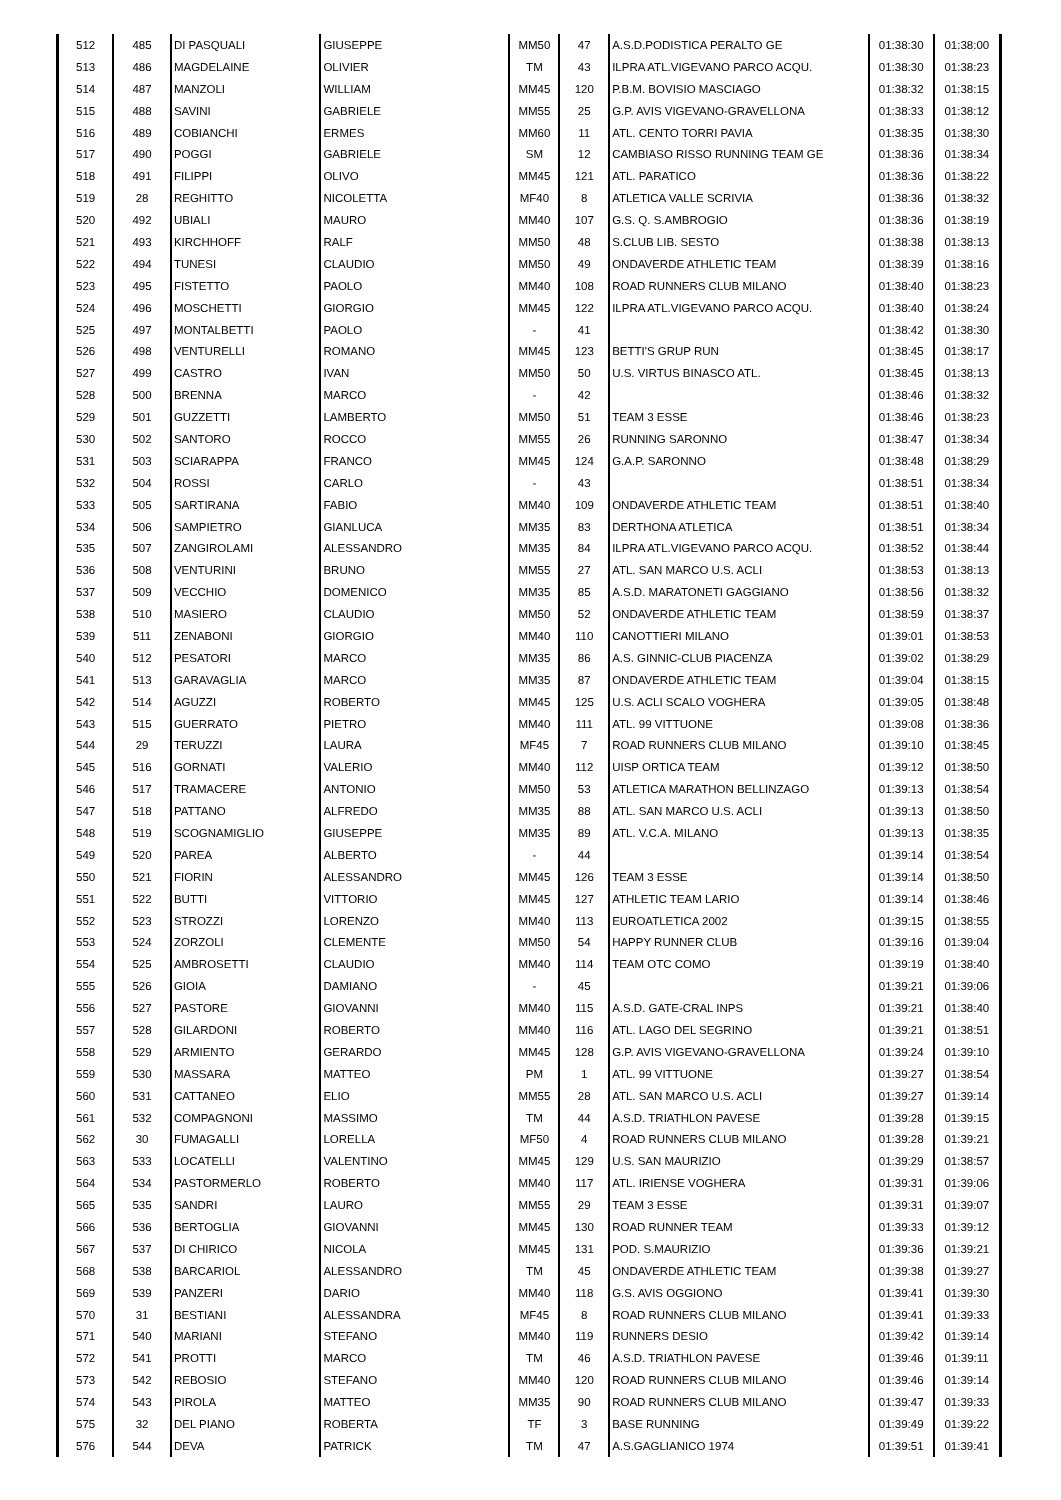| 512 | 485 | DI PASQUALI | GIUSEPPE | MM50 | 47 | A.S.D.PODISTICA PERALTO GE | 01:38:30 | 01:38:00 |
| 513 | 486 | MAGDELAINE | OLIVIER | TM | 43 | ILPRA ATL.VIGEVANO PARCO ACQU. | 01:38:30 | 01:38:23 |
| 514 | 487 | MANZOLI | WILLIAM | MM45 | 120 | P.B.M. BOVISIO MASCIAGO | 01:38:32 | 01:38:15 |
| 515 | 488 | SAVINI | GABRIELE | MM55 | 25 | G.P. AVIS VIGEVANO-GRAVELLONA | 01:38:33 | 01:38:12 |
| 516 | 489 | COBIANCHI | ERMES | MM60 | 11 | ATL. CENTO TORRI PAVIA | 01:38:35 | 01:38:30 |
| 517 | 490 | POGGI | GABRIELE | SM | 12 | CAMBIASO RISSO RUNNING TEAM GE | 01:38:36 | 01:38:34 |
| 518 | 491 | FILIPPI | OLIVO | MM45 | 121 | ATL. PARATICO | 01:38:36 | 01:38:22 |
| 519 | 28 | REGHITTO | NICOLETTA | MF40 | 8 | ATLETICA VALLE SCRIVIA | 01:38:36 | 01:38:32 |
| 520 | 492 | UBIALI | MAURO | MM40 | 107 | G.S. Q. S.AMBROGIO | 01:38:36 | 01:38:19 |
| 521 | 493 | KIRCHHOFF | RALF | MM50 | 48 | S.CLUB LIB. SESTO | 01:38:38 | 01:38:13 |
| 522 | 494 | TUNESI | CLAUDIO | MM50 | 49 | ONDAVERDE ATHLETIC TEAM | 01:38:39 | 01:38:16 |
| 523 | 495 | FISTETTO | PAOLO | MM40 | 108 | ROAD RUNNERS CLUB MILANO | 01:38:40 | 01:38:23 |
| 524 | 496 | MOSCHETTI | GIORGIO | MM45 | 122 | ILPRA ATL.VIGEVANO PARCO ACQU. | 01:38:40 | 01:38:24 |
| 525 | 497 | MONTALBETTI | PAOLO | - | 41 | | 01:38:42 | 01:38:30 |
| 526 | 498 | VENTURELLI | ROMANO | MM45 | 123 | BETTI'S GRUP RUN | 01:38:45 | 01:38:17 |
| 527 | 499 | CASTRO | IVAN | MM50 | 50 | U.S. VIRTUS BINASCO ATL. | 01:38:45 | 01:38:13 |
| 528 | 500 | BRENNA | MARCO | - | 42 | | 01:38:46 | 01:38:32 |
| 529 | 501 | GUZZETTI | LAMBERTO | MM50 | 51 | TEAM 3 ESSE | 01:38:46 | 01:38:23 |
| 530 | 502 | SANTORO | ROCCO | MM55 | 26 | RUNNING SARONNO | 01:38:47 | 01:38:34 |
| 531 | 503 | SCIARAPPA | FRANCO | MM45 | 124 | G.A.P. SARONNO | 01:38:48 | 01:38:29 |
| 532 | 504 | ROSSI | CARLO | - | 43 | | 01:38:51 | 01:38:34 |
| 533 | 505 | SARTIRANA | FABIO | MM40 | 109 | ONDAVERDE ATHLETIC TEAM | 01:38:51 | 01:38:40 |
| 534 | 506 | SAMPIETRO | GIANLUCA | MM35 | 83 | DERTHONA ATLETICA | 01:38:51 | 01:38:34 |
| 535 | 507 | ZANGIROLAMI | ALESSANDRO | MM35 | 84 | ILPRA ATL.VIGEVANO PARCO ACQU. | 01:38:52 | 01:38:44 |
| 536 | 508 | VENTURINI | BRUNO | MM55 | 27 | ATL. SAN MARCO U.S. ACLI | 01:38:53 | 01:38:13 |
| 537 | 509 | VECCHIO | DOMENICO | MM35 | 85 | A.S.D. MARATONETI GAGGIANO | 01:38:56 | 01:38:32 |
| 538 | 510 | MASIERO | CLAUDIO | MM50 | 52 | ONDAVERDE ATHLETIC TEAM | 01:38:59 | 01:38:37 |
| 539 | 511 | ZENABONI | GIORGIO | MM40 | 110 | CANOTTIERI MILANO | 01:39:01 | 01:38:53 |
| 540 | 512 | PESATORI | MARCO | MM35 | 86 | A.S. GINNIC-CLUB PIACENZA | 01:39:02 | 01:38:29 |
| 541 | 513 | GARAVAGLIA | MARCO | MM35 | 87 | ONDAVERDE ATHLETIC TEAM | 01:39:04 | 01:38:15 |
| 542 | 514 | AGUZZI | ROBERTO | MM45 | 125 | U.S. ACLI SCALO VOGHERA | 01:39:05 | 01:38:48 |
| 543 | 515 | GUERRATO | PIETRO | MM40 | 111 | ATL. 99 VITTUONE | 01:39:08 | 01:38:36 |
| 544 | 29 | TERUZZI | LAURA | MF45 | 7 | ROAD RUNNERS CLUB MILANO | 01:39:10 | 01:38:45 |
| 545 | 516 | GORNATI | VALERIO | MM40 | 112 | UISP ORTICA TEAM | 01:39:12 | 01:38:50 |
| 546 | 517 | TRAMACERE | ANTONIO | MM50 | 53 | ATLETICA MARATHON BELLINZAGO | 01:39:13 | 01:38:54 |
| 547 | 518 | PATTANO | ALFREDO | MM35 | 88 | ATL. SAN MARCO U.S. ACLI | 01:39:13 | 01:38:50 |
| 548 | 519 | SCOGNAMIGLIO | GIUSEPPE | MM35 | 89 | ATL. V.C.A. MILANO | 01:39:13 | 01:38:35 |
| 549 | 520 | PAREA | ALBERTO | - | 44 | | 01:39:14 | 01:38:54 |
| 550 | 521 | FIORIN | ALESSANDRO | MM45 | 126 | TEAM 3 ESSE | 01:39:14 | 01:38:50 |
| 551 | 522 | BUTTI | VITTORIO | MM45 | 127 | ATHLETIC TEAM LARIO | 01:39:14 | 01:38:46 |
| 552 | 523 | STROZZI | LORENZO | MM40 | 113 | EUROATLETICA 2002 | 01:39:15 | 01:38:55 |
| 553 | 524 | ZORZOLI | CLEMENTE | MM50 | 54 | HAPPY RUNNER CLUB | 01:39:16 | 01:39:04 |
| 554 | 525 | AMBROSETTI | CLAUDIO | MM40 | 114 | TEAM OTC COMO | 01:39:19 | 01:38:40 |
| 555 | 526 | GIOIA | DAMIANO | - | 45 | | 01:39:21 | 01:39:06 |
| 556 | 527 | PASTORE | GIOVANNI | MM40 | 115 | A.S.D. GATE-CRAL INPS | 01:39:21 | 01:38:40 |
| 557 | 528 | GILARDONI | ROBERTO | MM40 | 116 | ATL. LAGO DEL SEGRINO | 01:39:21 | 01:38:51 |
| 558 | 529 | ARMIENTO | GERARDO | MM45 | 128 | G.P. AVIS VIGEVANO-GRAVELLONA | 01:39:24 | 01:39:10 |
| 559 | 530 | MASSARA | MATTEO | PM | 1 | ATL. 99 VITTUONE | 01:39:27 | 01:38:54 |
| 560 | 531 | CATTANEO | ELIO | MM55 | 28 | ATL. SAN MARCO U.S. ACLI | 01:39:27 | 01:39:14 |
| 561 | 532 | COMPAGNONI | MASSIMO | TM | 44 | A.S.D. TRIATHLON PAVESE | 01:39:28 | 01:39:15 |
| 562 | 30 | FUMAGALLI | LORELLA | MF50 | 4 | ROAD RUNNERS CLUB MILANO | 01:39:28 | 01:39:21 |
| 563 | 533 | LOCATELLI | VALENTINO | MM45 | 129 | U.S. SAN MAURIZIO | 01:39:29 | 01:38:57 |
| 564 | 534 | PASTORMERLO | ROBERTO | MM40 | 117 | ATL. IRIENSE VOGHERA | 01:39:31 | 01:39:06 |
| 565 | 535 | SANDRI | LAURO | MM55 | 29 | TEAM 3 ESSE | 01:39:31 | 01:39:07 |
| 566 | 536 | BERTOGLIA | GIOVANNI | MM45 | 130 | ROAD RUNNER TEAM | 01:39:33 | 01:39:12 |
| 567 | 537 | DI CHIRICO | NICOLA | MM45 | 131 | POD. S.MAURIZIO | 01:39:36 | 01:39:21 |
| 568 | 538 | BARCARIOL | ALESSANDRO | TM | 45 | ONDAVERDE ATHLETIC TEAM | 01:39:38 | 01:39:27 |
| 569 | 539 | PANZERI | DARIO | MM40 | 118 | G.S. AVIS OGGIONO | 01:39:41 | 01:39:30 |
| 570 | 31 | BESTIANI | ALESSANDRA | MF45 | 8 | ROAD RUNNERS CLUB MILANO | 01:39:41 | 01:39:33 |
| 571 | 540 | MARIANI | STEFANO | MM40 | 119 | RUNNERS DESIO | 01:39:42 | 01:39:14 |
| 572 | 541 | PROTTI | MARCO | TM | 46 | A.S.D. TRIATHLON PAVESE | 01:39:46 | 01:39:11 |
| 573 | 542 | REBOSIO | STEFANO | MM40 | 120 | ROAD RUNNERS CLUB MILANO | 01:39:46 | 01:39:14 |
| 574 | 543 | PIROLA | MATTEO | MM35 | 90 | ROAD RUNNERS CLUB MILANO | 01:39:47 | 01:39:33 |
| 575 | 32 | DEL PIANO | ROBERTA | TF | 3 | BASE RUNNING | 01:39:49 | 01:39:22 |
| 576 | 544 | DEVA | PATRICK | TM | 47 | A.S.GAGLIANICO 1974 | 01:39:51 | 01:39:41 |